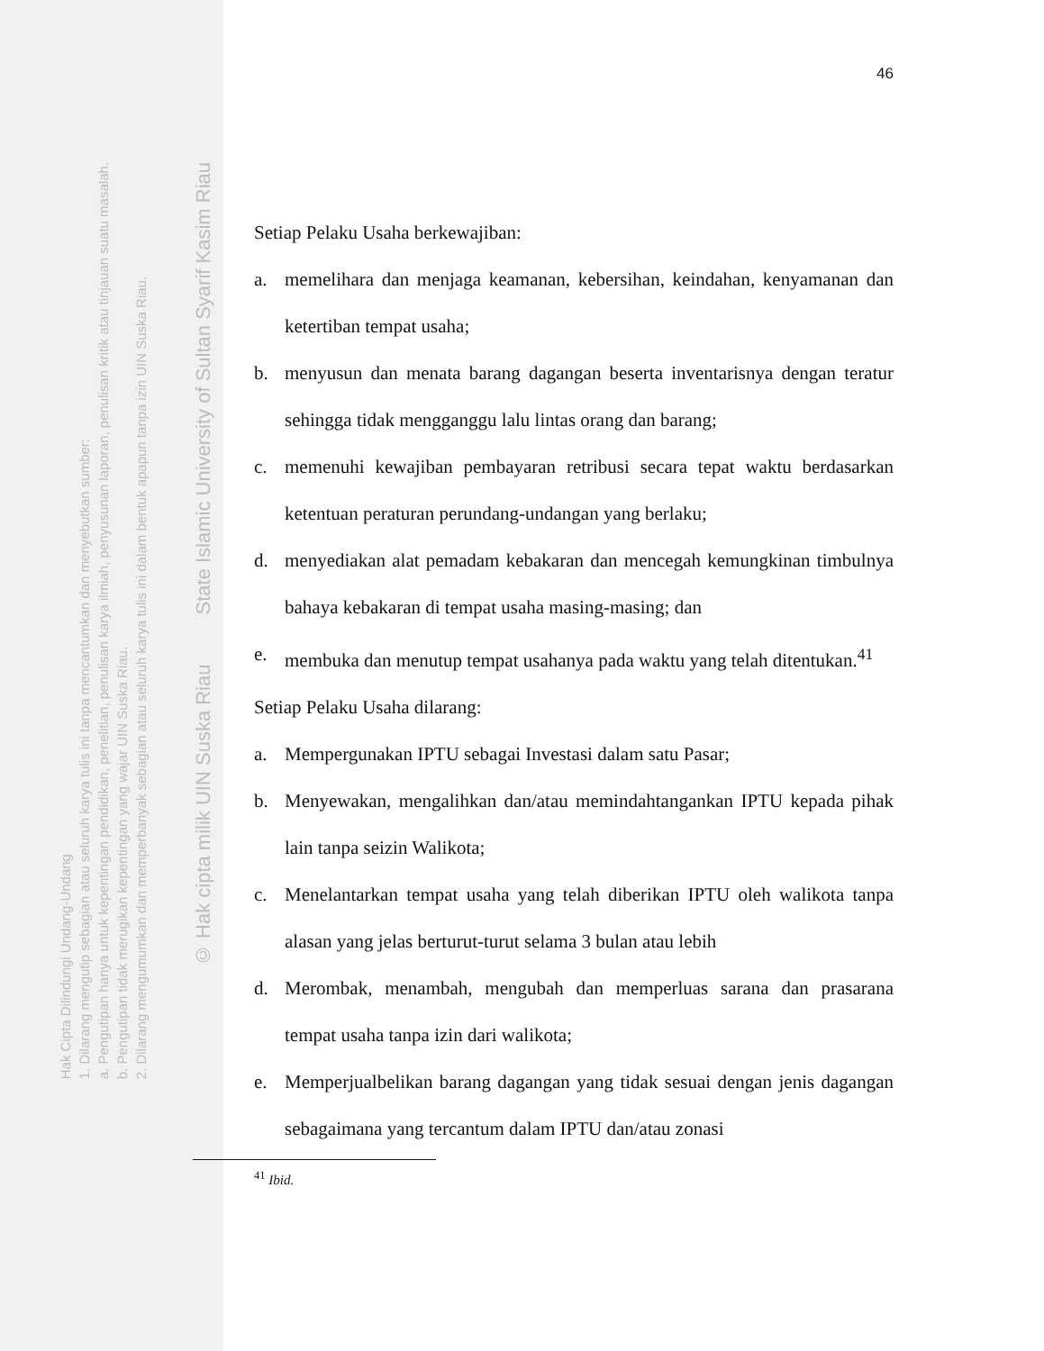Hak Cipta Dilindungi Undang-Undang
1. Dilarang mengutip sebagian atau seluruh karya tulis ini tanpa mencantumkan dan menyebutkan sumber:
a. Pengutipan hanya untuk kepentingan pendidikan, penelitian, penulisan karya ilmiah, penyusunan laporan, penulisan kritik atau tinjauan suatu masalah.
b. Pengutipan tidak merugikan kepentingan yang wajar UIN Suska Riau.
2. Dilarang mengumumkan dan memperbanyak sebagian atau seluruh karya tulis ini dalam bentuk apapun tanpa izin UIN Suska Riau.
© Hak cipta milik UIN Suska Riau State Islamic University of Sultan Syarif Kasim Riau
46
Setiap Pelaku Usaha berkewajiban:
a. memelihara dan menjaga keamanan, kebersihan, keindahan, kenyamanan dan ketertiban tempat usaha;
b. menyusun dan menata barang dagangan beserta inventarisnya dengan teratur sehingga tidak mengganggu lalu lintas orang dan barang;
c. memenuhi kewajiban pembayaran retribusi secara tepat waktu berdasarkan ketentuan peraturan perundang-undangan yang berlaku;
d. menyediakan alat pemadam kebakaran dan mencegah kemungkinan timbulnya bahaya kebakaran di tempat usaha masing-masing; dan
e. membuka dan menutup tempat usahanya pada waktu yang telah ditentukan.<sup>41</sup>
Setiap Pelaku Usaha dilarang:
a. Mempergunakan IPTU sebagai Investasi dalam satu Pasar;
b. Menyewakan, mengalihkan dan/atau memindahtangankan IPTU kepada pihak lain tanpa seizin Walikota;
c. Menelantarkan tempat usaha yang telah diberikan IPTU oleh walikota tanpa alasan yang jelas berturut-turut selama 3 bulan atau lebih
d. Merombak, menambah, mengubah dan memperluas sarana dan prasarana tempat usaha tanpa izin dari walikota;
e. Memperjualbelikan barang dagangan yang tidak sesuai dengan jenis dagangan sebagaimana yang tercantum dalam IPTU dan/atau zonasi
<sup>41</sup> Ibid.